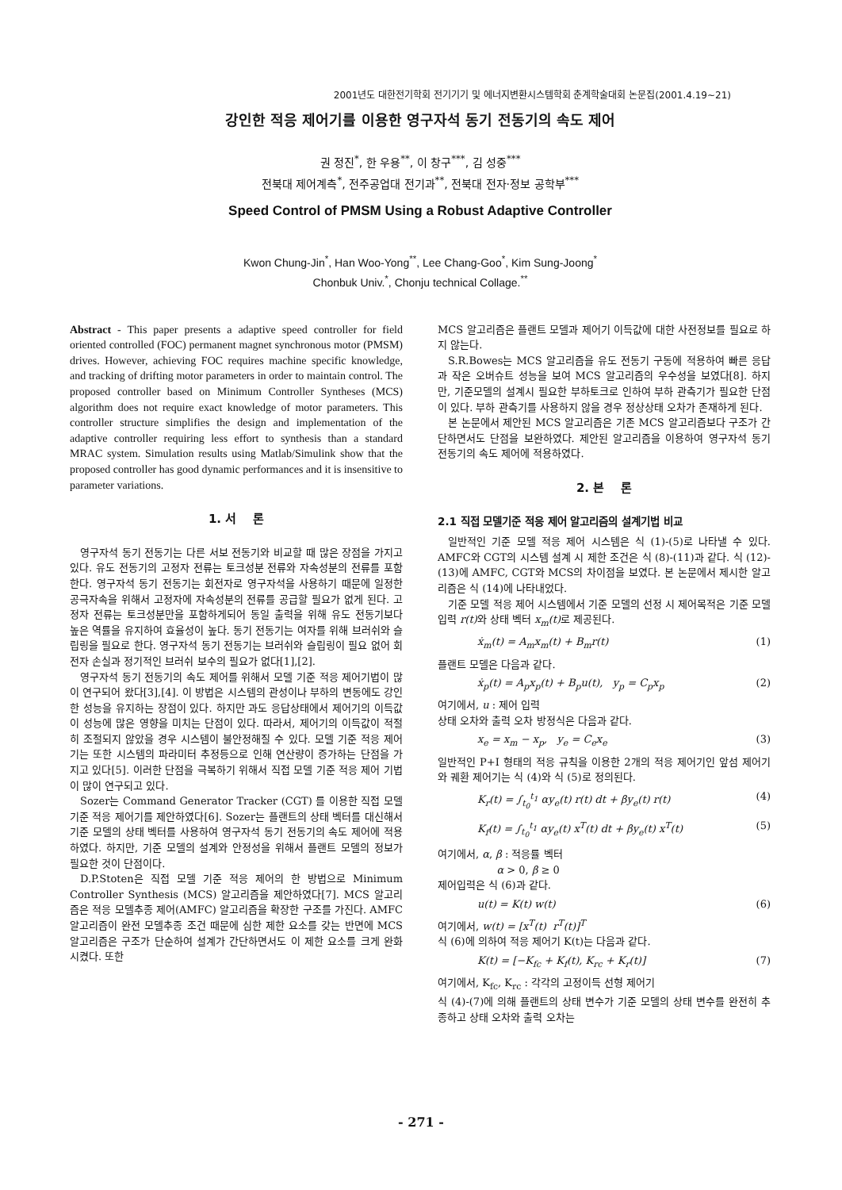2001년도 대한전기학회 전기기기 및 에너지변환시스템학회 춘계학술대회 논문집(2001.4.19~21)
강인한 적응 제어기를 이용한 영구자석 동기 전동기의 속도 제어
권 정진<sup>*</sup>, 한 우용<sup>**</sup>, 이 창구<sup>***</sup>, 김 성중<sup>***</sup>
전북대 제어계측<sup>*</sup>, 전주공업대 전기과<sup>**</sup>, 전북대 전자·정보 공학부<sup>***</sup>
Speed Control of PMSM Using a Robust Adaptive Controller
Kwon Chung-Jin<sup>*</sup>, Han Woo-Yong<sup>**</sup>, Lee Chang-Goo<sup>*</sup>, Kim Sung-Joong<sup>*</sup>
Chonbuk Univ.<sup>*</sup>, Chonju technical Collage.<sup>**</sup>
Abstract - This paper presents a adaptive speed controller for field oriented controlled (FOC) permanent magnet synchronous motor (PMSM) drives. However, achieving FOC requires machine specific knowledge, and tracking of drifting motor parameters in order to maintain control. The proposed controller based on Minimum Controller Syntheses (MCS) algorithm does not require exact knowledge of motor parameters. This controller structure simplifies the design and implementation of the adaptive controller requiring less effort to synthesis than a standard MRAC system. Simulation results using Matlab/Simulink show that the proposed controller has good dynamic performances and it is insensitive to parameter variations.
1. 서 론
영구자석 동기 전동기는 다른 서보 전동기와 비교할 때 많은 장점을 가지고 있다. 유도 전동기의 고정자 전류는 토크성분 전류와 자속성분의 전류를 포함한다. 영구자석 동기 전동기는 회전자로 영구자석을 사용하기 때문에 일정한 공극자속을 위해서 고정자에 자속성분의 전류를 공급할 필요가 없게 된다. 고정자 전류는 토크성분만을 포함하게되어 동일 출력을 위해 유도 전동기보다 높은 역률을 유지하여 효율성이 높다. 동기 전동기는 여자를 위해 브러쉬와 슬립링을 필요로 한다. 영구자석 동기 전동기는 브러쉬와 슬립링이 필요 없어 회전자 손실과 정기적인 브러쉬 보수의 필요가 없다[1],[2].
영구자석 동기 전동기의 속도 제어를 위해서 모델 기준 적응 제어기법이 많이 연구되어 왔다[3],[4]. 이 방법은 시스템의 관성이나 부하의 변동에도 강인한 성능을 유지하는 장점이 있다. 하지만 과도 응답상태에서 제어기의 이득값이 성능에 많은 영향을 미치는 단점이 있다. 따라서, 제어기의 이득값이 적절히 조절되지 않았을 경우 시스템이 불안정해질 수 있다. 모델 기준 적응 제어기는 또한 시스템의 파라미터 추정등으로 인해 연산량이 증가하는 단점을 가지고 있다[5]. 이러한 단점을 극복하기 위해서 직접 모델 기준 적응 제어 기법이 많이 연구되고 있다.
Sozer는 Command Generator Tracker (CGT) 를 이용한 직접 모델 기준 적응 제어기를 제안하였다[6]. Sozer는 플랜트의 상태 벡터를 대신해서 기준 모델의 상태 벡터를 사용하여 영구자석 동기 전동기의 속도 제어에 적용하였다. 하지만, 기준 모델의 설계와 안정성을 위해서 플랜트 모델의 정보가 필요한 것이 단점이다.
D.P.Stoten은 직접 모델 기준 적응 제어의 한 방법으로 Minimum Controller Synthesis (MCS) 알고리즘을 제안하였다[7]. MCS 알고리즘은 적응 모델추종 제어(AMFC) 알고리즘을 확장한 구조를 가진다. AMFC 알고리즘이 완전 모델추종 조건 때문에 심한 제한 요소를 갖는 반면에 MCS 알고리즘은 구조가 단순하여 설계가 간단하면서도 이 제한 요소를 크게 완화시켰다. 또한
MCS 알고리즘은 플랜트 모델과 제어기 이득값에 대한 사전정보를 필요로 하지 않는다.
S.R.Bowes는 MCS 알고리즘을 유도 전동기 구동에 적용하여 빠른 응답과 작은 오버슈트 성능을 보여 MCS 알고리즘의 우수성을 보였다[8]. 하지만, 기준모델의 설계시 필요한 부하토크로 인하여 부하 관측기가 필요한 단점이 있다. 부하 관측기를 사용하지 않을 경우 정상상태 오차가 존재하게 된다.
본 논문에서 제안된 MCS 알고리즘은 기존 MCS 알고리즘보다 구조가 간단하면서도 단점을 보완하였다. 제안된 알고리즘을 이용하여 영구자석 동기 전동기의 속도 제어에 적용하였다.
2. 본 론
2.1 직접 모델기준 적응 제어 알고리즘의 설계기법 비교
일반적인 기준 모델 적응 제어 시스템은 식 (1)-(5)로 나타낼 수 있다. AMFC와 CGT의 시스템 설계 시 제한 조건은 식 (8)-(11)과 같다. 식 (12)-(13)에 AMFC, CGT와 MCS의 차이점을 보였다. 본 논문에서 제시한 알고리즘은 식 (14)에 나타내었다.
기준 모델 적응 제어 시스템에서 기준 모델의 선정 시 제어목적은 기준 모델 입력 r(t) 와 상태 벡터 x<sub>m</sub>(t) 로 제공된다.
ẋ<sub>m</sub>(t) = A<sub>m</sub>x<sub>m</sub>(t) + B<sub>m</sub>r(t) (1)
플랜트 모델은 다음과 같다.
ẋ<sub>p</sub>(t) = A<sub>p</sub>x<sub>p</sub>(t) + B<sub>p</sub>u(t), y<sub>p</sub> = C<sub>p</sub>x<sub>p</sub> (2)
여기에서, u : 제어 입력
상태 오차와 출력 오차 방정식은 다음과 같다.
x<sub>e</sub> = x<sub>m</sub> − x<sub>p</sub>, y<sub>e</sub> = C<sub>e</sub>x<sub>e</sub> (3)
일반적인 P+I 형태의 적응 규칙을 이용한 2개의 적응 제어기인 앞섬 제어기와 궤환 제어기는 식 (4)와 식 (5)로 정의된다.
K<sub>r</sub>(t) = ∫<sub>t<sub>0</sub></sub><sup>t<sub>1</sub></sup> αy<sub>e</sub>(t) r(t) dt + βy<sub>e</sub>(t) r(t) (4)
K<sub>f</sub>(t) = ∫<sub>t<sub>0</sub></sub><sup>t<sub>1</sub></sup> αy<sub>e</sub>(t) x<sup>T</sup>(t) dt + βy<sub>e</sub>(t) x<sup>T</sup>(t) (5)
여기에서, α, β : 적응률 벡터
α > 0, β ≥ 0
제어입력은 식 (6)과 같다.
u(t) = K(t) w(t) (6)
여기에서, w(t) = [x<sup>T</sup>(t) r<sup>T</sup>(t)]<sup>T</sup>
식 (6)에 의하여 적응 제어기 K(t)는 다음과 같다.
K(t) = [−K<sub>fc</sub> + K<sub>f</sub>(t), K<sub>rc</sub> + K<sub>r</sub>(t)] (7)
여기에서, K<sub>fc</sub>, K<sub>rc</sub> : 각각의 고정이득 선형 제어기
식 (4)-(7)에 의해 플랜트의 상태 변수가 기준 모델의 상태 변수를 완전히 추종하고 상태 오차와 출력 오차는
- 271 -